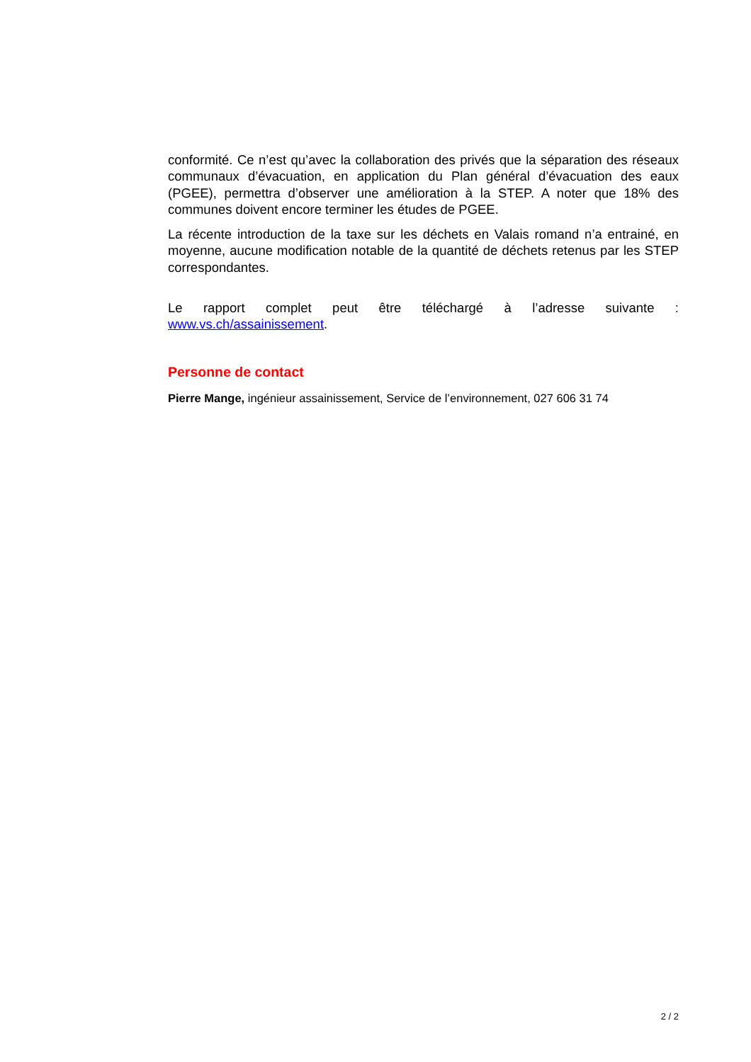conformité. Ce n’est qu’avec la collaboration des privés que la séparation des réseaux communaux d’évacuation, en application du Plan général d’évacuation des eaux (PGEE), permettra d’observer une amélioration à la STEP. A noter que 18% des communes doivent encore terminer les études de PGEE.
La récente introduction de la taxe sur les déchets en Valais romand n’a entrainé, en moyenne, aucune modification notable de la quantité de déchets retenus par les STEP correspondantes.
Le rapport complet peut être téléchargé à l’adresse suivante :
www.vs.ch/assainissement.
Personne de contact
Pierre Mange, ingénieur assainissement, Service de l’environnement, 027 606 31 74
2 / 2